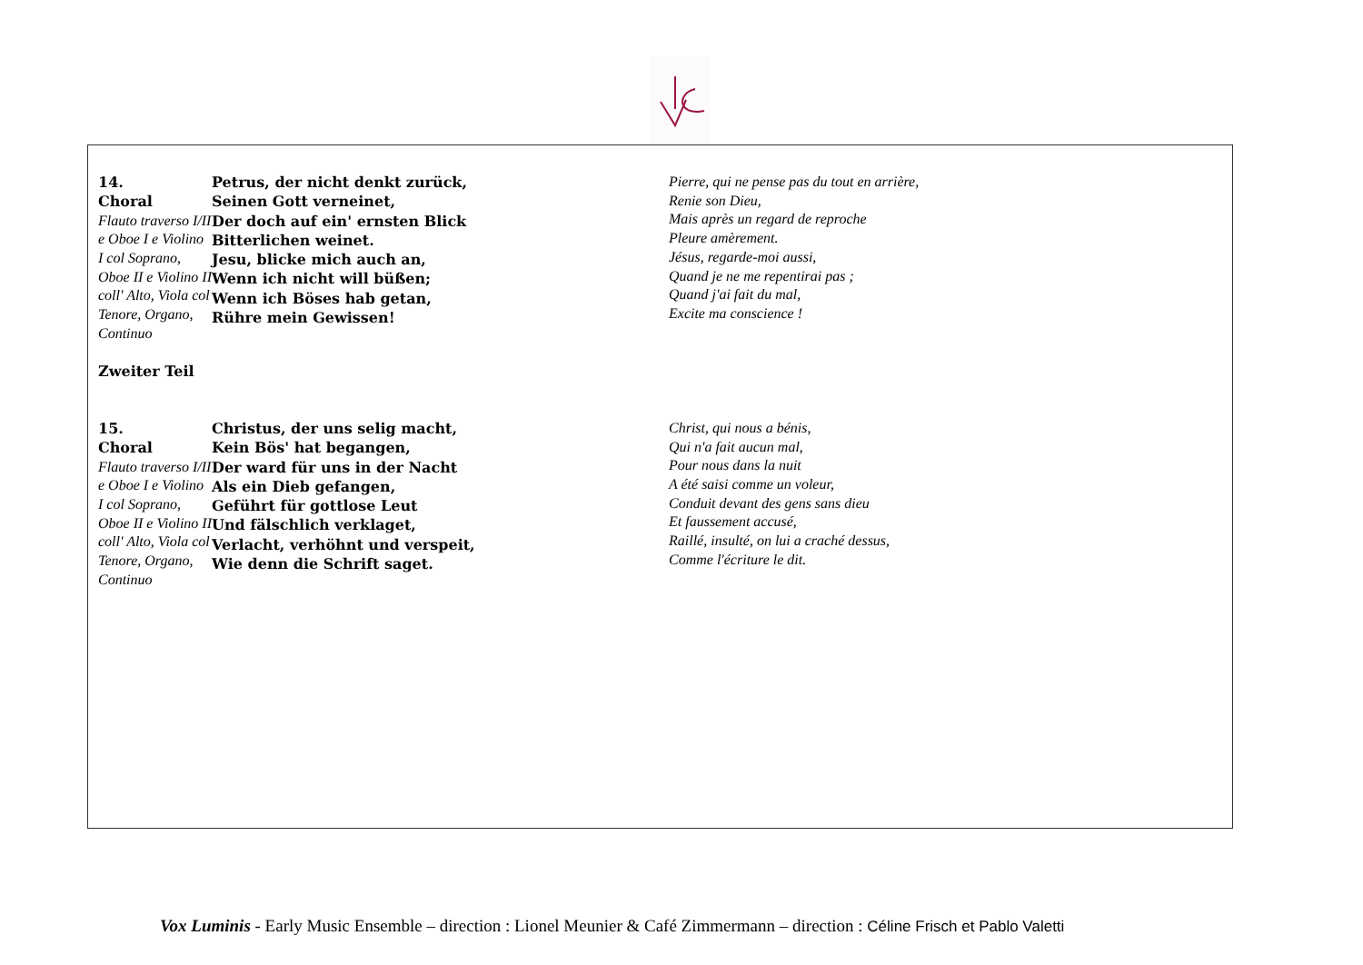| 14. Choral Flauto traverso I/II e Oboe I e Violino I col Soprano, Oboe II e Violino II coll' Alto, Viola col Tenore, Organo, Continuo Zweiter Teil | Petrus, der nicht denkt zurück, Seinen Gott verneinet, Der doch auf ein' ernsten Blick Bitterlichen weinet. Jesu, blicke mich auch an, Wenn ich nicht will büßen; Wenn ich Böses hab getan, Rühre mein Gewissen! | Pierre, qui ne pense pas du tout en arrière, Renie son Dieu, Mais après un regard de reproche Pleure amèrement. Jésus, regarde-moi aussi, Quand je ne me repentirai pas ; Quand j'ai fait du mal, Excite ma conscience ! |
| 15. Choral Flauto traverso I/II e Oboe I e Violino I col Soprano, Oboe II e Violino II coll' Alto, Viola col Tenore, Organo, Continuo | Christus, der uns selig macht, Kein Bös' hat begangen, Der ward für uns in der Nacht Als ein Dieb gefangen, Geführt für gottlose Leut Und fälschlich verklaget, Verlacht, verhöhnt und verspeit, Wie denn die Schrift saget. | Christ, qui nous a bénis, Qui n'a fait aucun mal, Pour nous dans la nuit A été saisi comme un voleur, Conduit devant des gens sans dieu Et faussement accusé, Raillé, insulté, on lui a craché dessus, Comme l'écriture le dit. |
Vox Luminis - Early Music Ensemble – direction : Lionel Meunier & Café Zimmermann – direction : Céline Frisch et Pablo Valetti